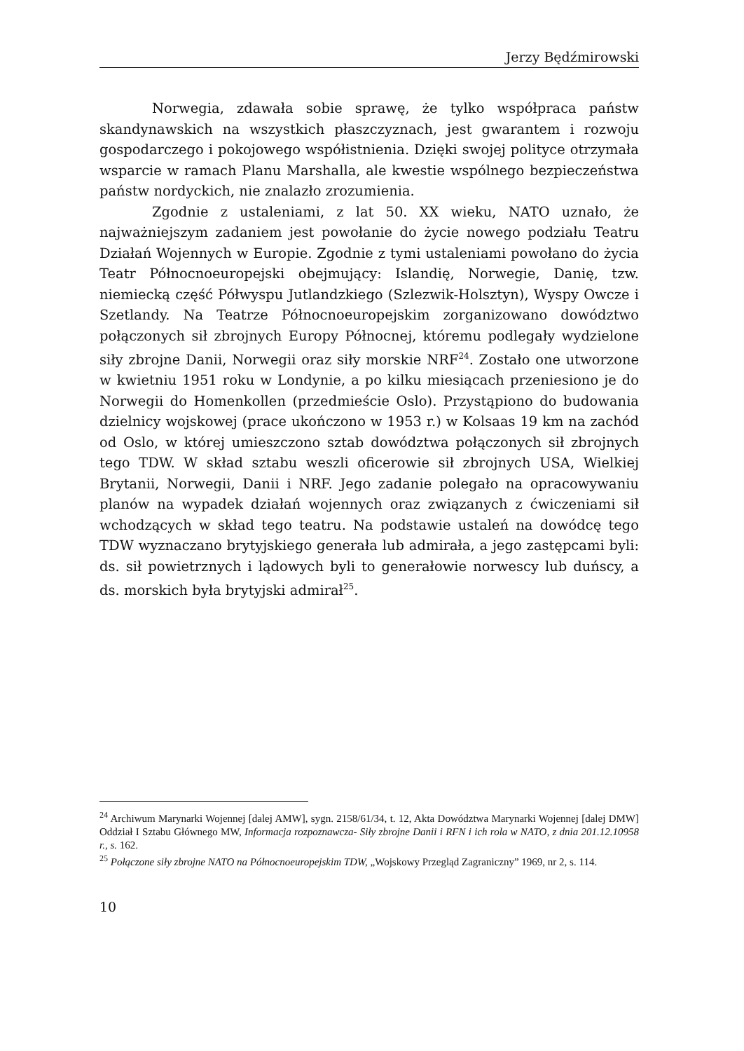Jerzy Będźmirowski
Norwegia, zdawała sobie sprawę, że tylko współpraca państw skandynawskich na wszystkich płaszczyznach, jest gwarantem i rozwoju gospodarczego i pokojowego współistnienia. Dzięki swojej polityce otrzymała wsparcie w ramach Planu Marshalla, ale kwestie wspólnego bezpieczeństwa państw nordyckich, nie znalazło zrozumienia.
Zgodnie z ustaleniami, z lat 50. XX wieku, NATO uznało, że najważniejszym zadaniem jest powołanie do życie nowego podziału Teatru Działań Wojennych w Europie. Zgodnie z tymi ustaleniami powołano do życia Teatr Północnoeuropejski obejmujący: Islandię, Norwegie, Danię, tzw. niemiecką część Półwyspu Jutlandzkiego (Szlezwik-Holsztyn), Wyspy Owcze i Szetlandy. Na Teatrze Północnoeuropejskim zorganizowano dowództwo połączonych sił zbrojnych Europy Północnej, któremu podlegały wydzielone siły zbrojne Danii, Norwegii oraz siły morskie NRF<sup>24</sup>. Zostało one utworzone w kwietniu 1951 roku w Londynie, a po kilku miesiącach przeniesiono je do Norwegii do Homenkollen (przedmieście Oslo). Przystąpiono do budowania dzielnicy wojskowej (prace ukończono w 1953 r.) w Kolsaas 19 km na zachód od Oslo, w której umieszczono sztab dowództwa połączonych sił zbrojnych tego TDW. W skład sztabu weszli oficerowie sił zbrojnych USA, Wielkiej Brytanii, Norwegii, Danii i NRF. Jego zadanie polegało na opracowywaniu planów na wypadek działań wojennych oraz związanych z ćwiczeniami sił wchodzących w skład tego teatru. Na podstawie ustaleń na dowódcę tego TDW wyznaczano brytyjskiego generała lub admirała, a jego zastępcami byli: ds. sił powietrznych i lądowych byli to generałowie norwescy lub duńscy, a ds. morskich była brytyjski admirał<sup>25</sup>.
<sup>24</sup> Archiwum Marynarki Wojennej [dalej AMW], sygn. 2158/61/34, t. 12, Akta Dowództwa Marynarki Wojennej [dalej DMW] Oddział I Sztabu Głównego MW, Informacja rozpoznawcza- Siły zbrojne Danii i RFN i ich rola w NATO, z dnia 201.12.10958 r., s. 162.
<sup>25</sup> Połączone siły zbrojne NATO na Północnoeuropejskim TDW, „Wojskowy Przegląd Zagraniczny” 1969, nr 2, s. 114.
10